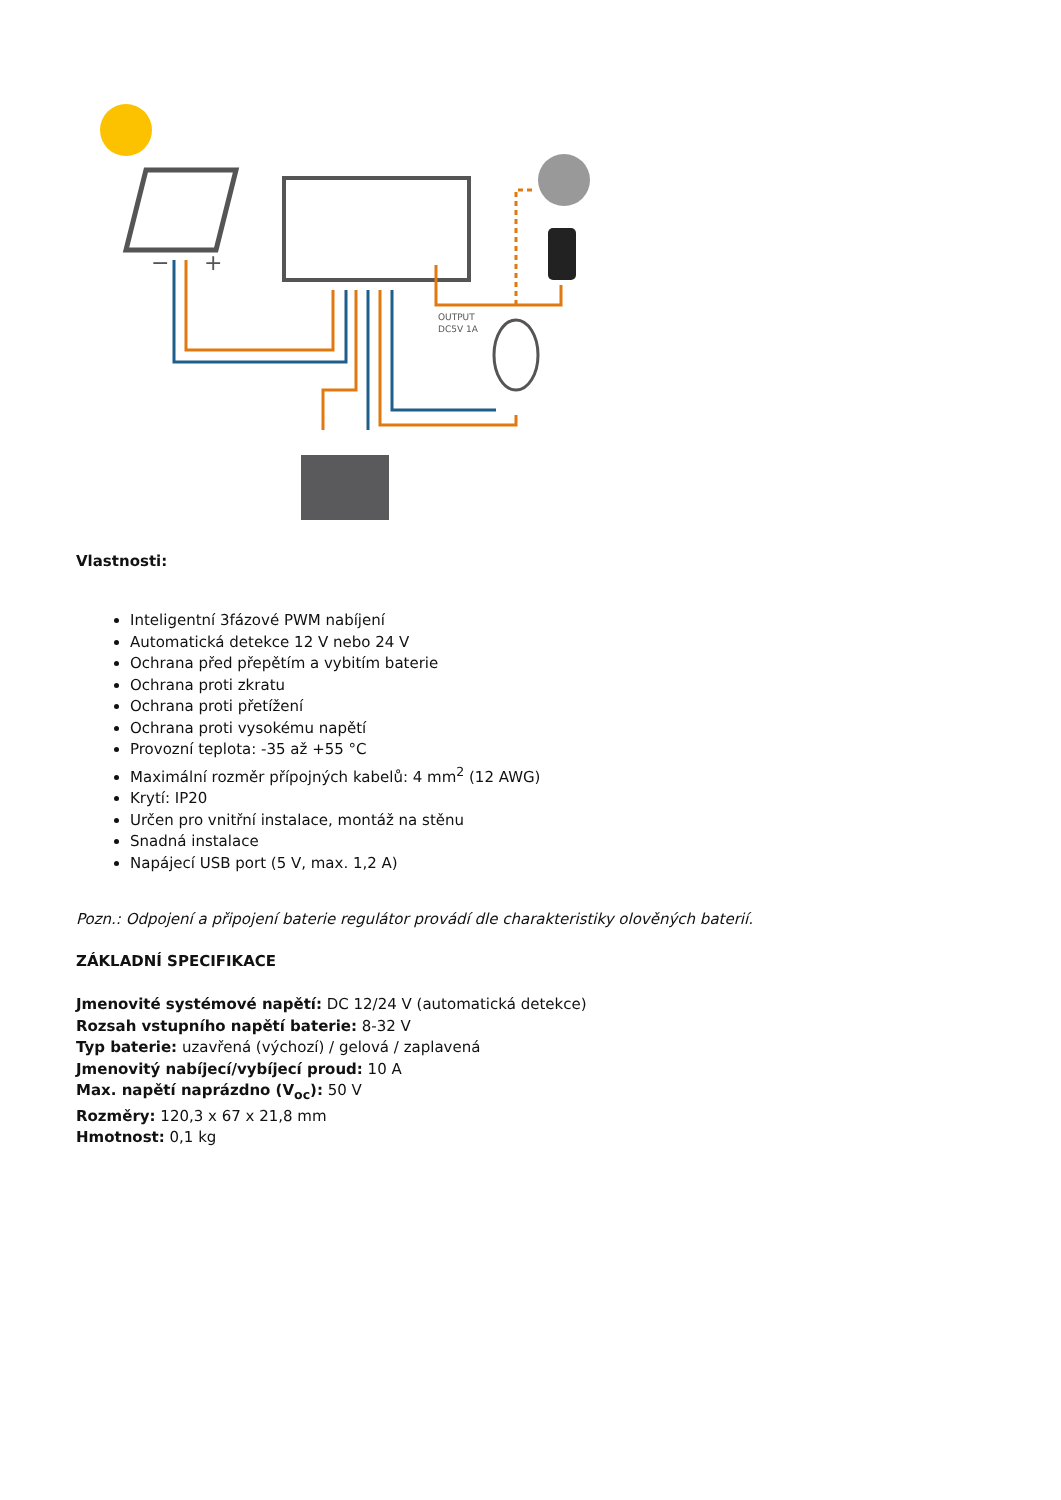−
+
OUTPUT
DC5V 1A
Vlastnosti:
Inteligentní 3fázové PWM nabíjení
Automatická detekce 12 V nebo 24 V
Ochrana před přepětím a vybitím baterie
Ochrana proti zkratu
Ochrana proti přetížení
Ochrana proti vysokému napětí
Provozní teplota: -35 až +55 °C
Maximální rozměr přípojných kabelů: 4 mm<sup>2</sup> (12 AWG)
Krytí: IP20
Určen pro vnitřní instalace, montáž na stěnu
Snadná instalace
Napájecí USB port (5 V, max. 1,2 A)
Pozn.: Odpojení a připojení baterie regulátor provádí dle charakteristiky olověných baterií.
ZÁKLADNÍ SPECIFIKACE
Jmenovité systémové napětí: DC 12/24 V (automatická detekce)
Rozsah vstupního napětí baterie: 8-32 V
Typ baterie: uzavřená (výchozí) / gelová / zaplavená
Jmenovitý nabíjecí/vybíjecí proud: 10 A
Max. napětí naprázdno (V<sub>oc</sub>): 50 V
Rozměry: 120,3 x 67 x 21,8 mm
Hmotnost: 0,1 kg